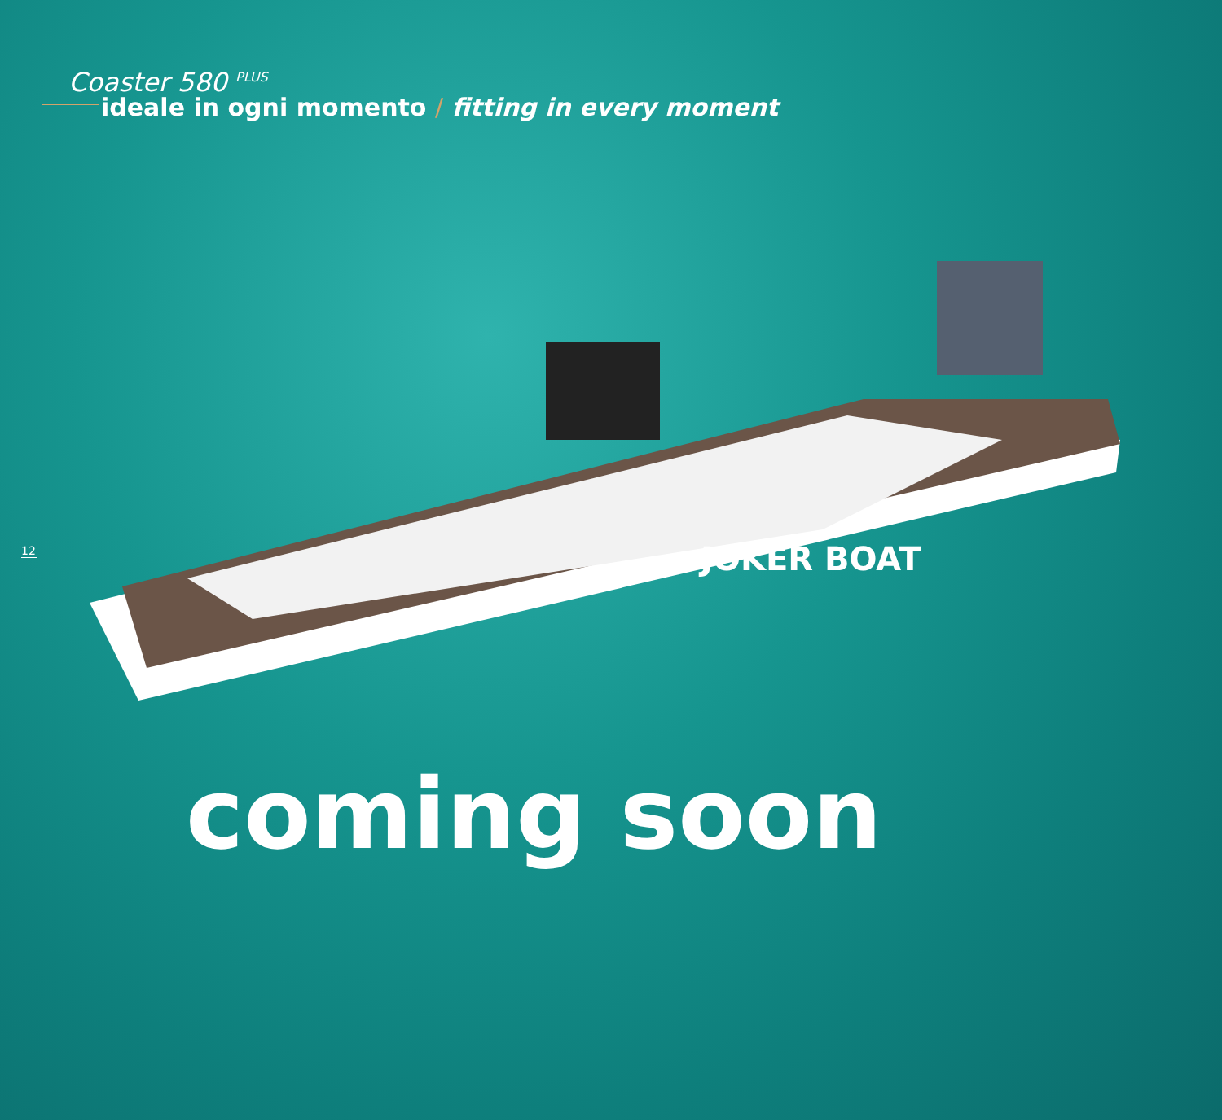Coaster 580 <sup>PLUS</sup>
ideale in ogni momento / fitting in every moment
12
JOKER BOAT
coming soon